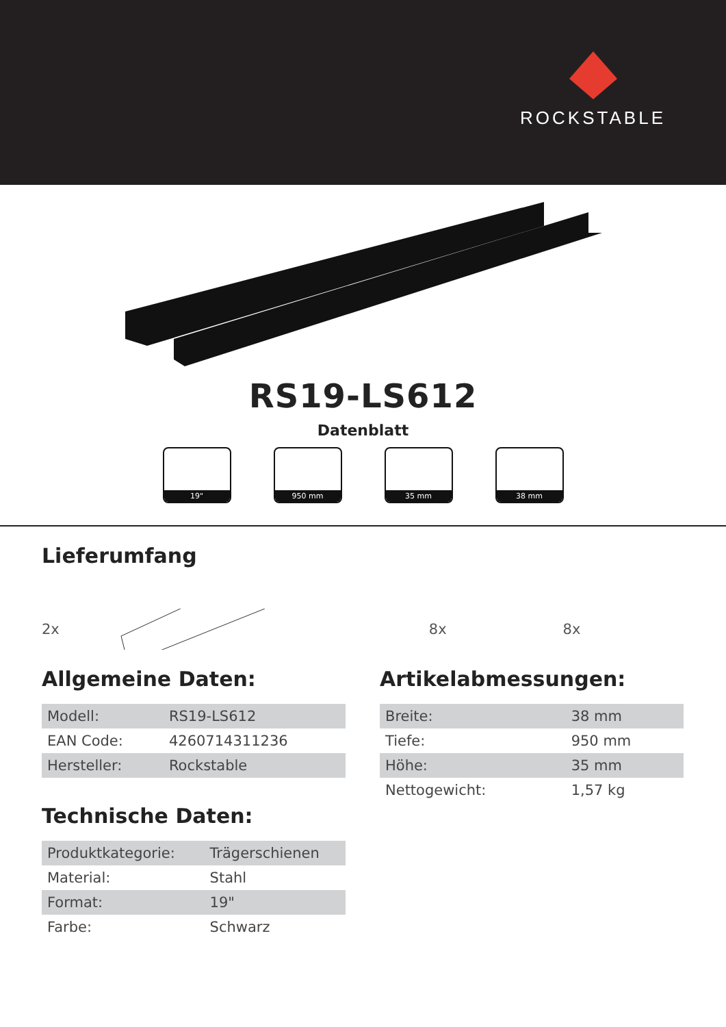ROCKSTABLE
RS19-LS612
Datenblatt
19" 950 mm 35 mm 38 mm
Lieferumfang
2x 8x 8x
Allgemeine Daten:
| Modell: | RS19-LS612 |
| EAN Code: | 4260714311236 |
| Hersteller: | Rockstable |
Technische Daten:
| Produktkategorie: | Trägerschienen |
| Material: | Stahl |
| Format: | 19" |
| Farbe: | Schwarz |
Artikelabmessungen:
| Breite: | 38 mm |
| Tiefe: | 950 mm |
| Höhe: | 35 mm |
| Nettogewicht: | 1,57 kg |